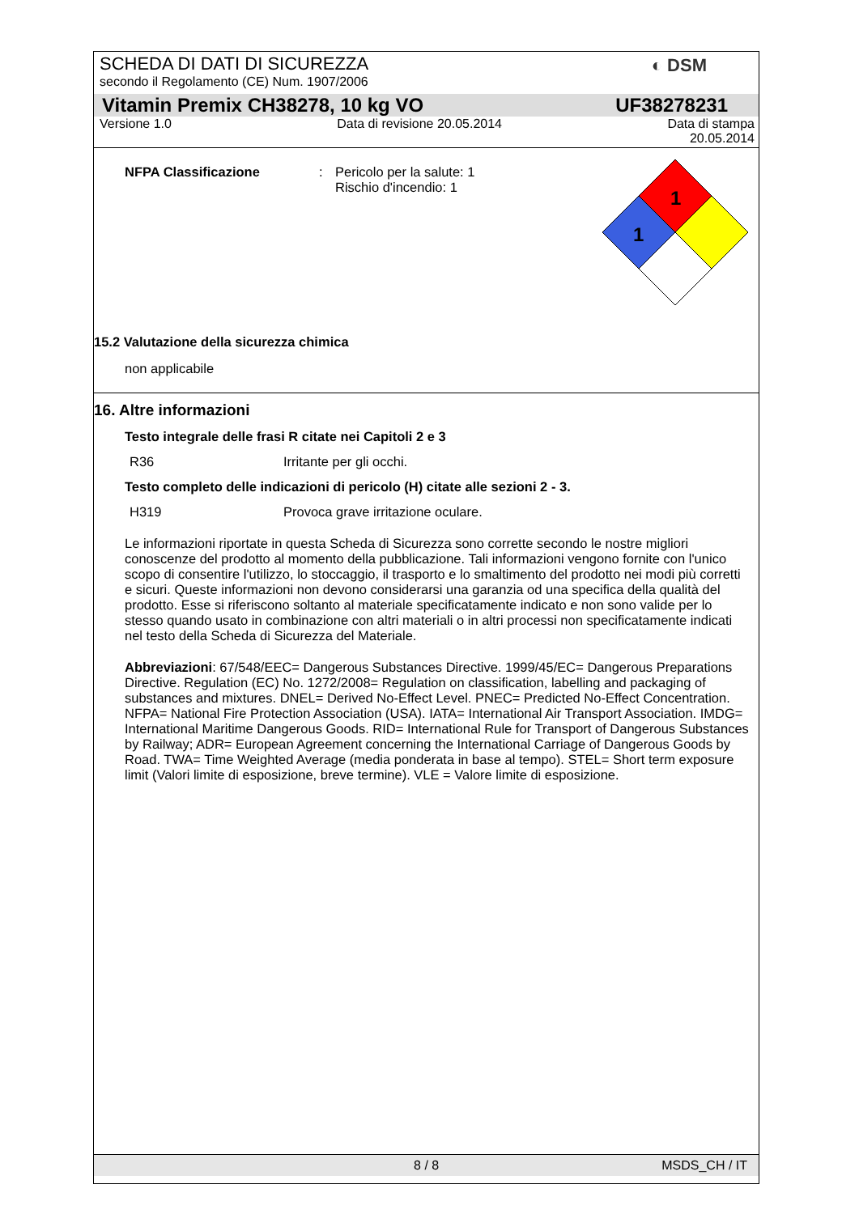◐ DSM
SCHEDA DI DATI DI SICUREZZA
secondo il Regolamento (CE) Num. 1907/2006
Vitamin Premix CH38278, 10 kg VO UF38278231
Versione 1.0 Data di revisione 20.05.2014 Data di stampa
20.05.2014
NFPA Classificazione: Pericolo per la salute: 1
Rischio d'incendio: 1
1
1
15.2 Valutazione della sicurezza chimica
non applicabile
16. Altre informazioni
Testo integrale delle frasi R citate nei Capitoli 2 e 3
R36 Irritante per gli occhi.
Testo completo delle indicazioni di pericolo (H) citate alle sezioni 2 - 3.
H319 Provoca grave irritazione oculare.
Le informazioni riportate in questa Scheda di Sicurezza sono corrette secondo le nostre migliori conoscenze del prodotto al momento della pubblicazione. Tali informazioni vengono fornite con l'unico scopo di consentire l'utilizzo, lo stoccaggio, il trasporto e lo smaltimento del prodotto nei modi più corretti e sicuri. Queste informazioni non devono considerarsi una garanzia od una specifica della qualità del prodotto. Esse si riferiscono soltanto al materiale specificatamente indicato e non sono valide per lo stesso quando usato in combinazione con altri materiali o in altri processi non specificatamente indicati nel testo della Scheda di Sicurezza del Materiale.
Abbreviazioni: 67/548/EEC= Dangerous Substances Directive. 1999/45/EC= Dangerous Preparations Directive. Regulation (EC) No. 1272/2008= Regulation on classification, labelling and packaging of substances and mixtures. DNEL= Derived No-Effect Level. PNEC= Predicted No-Effect Concentration. NFPA= National Fire Protection Association (USA). IATA= International Air Transport Association. IMDG= International Maritime Dangerous Goods. RID= International Rule for Transport of Dangerous Substances by Railway; ADR= European Agreement concerning the International Carriage of Dangerous Goods by Road. TWA= Time Weighted Average (media ponderata in base al tempo). STEL= Short term exposure limit (Valori limite di esposizione, breve termine). VLE = Valore limite di esposizione.
8 / 8 MSDS_CH / IT